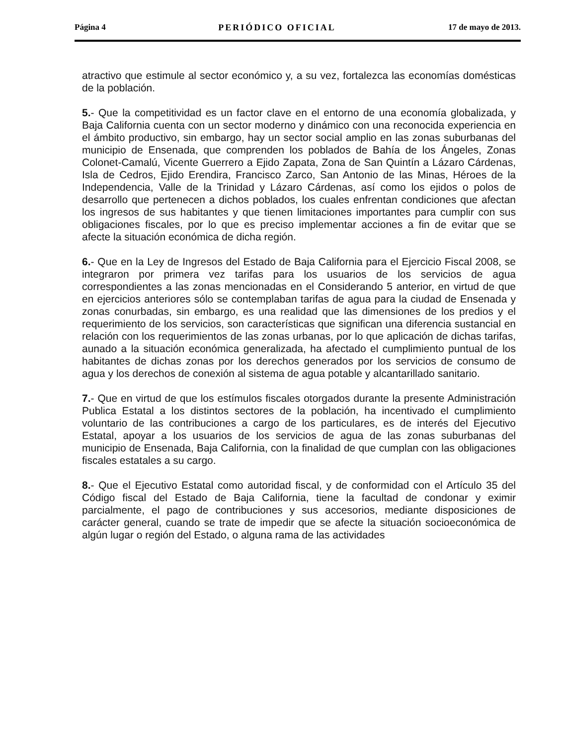Página 4 PERIÓDICO OFICIAL 17 de mayo de 2013.
atractivo que estimule al sector económico y, a su vez, fortalezca las economías domésticas de la población.
5.- Que la competitividad es un factor clave en el entorno de una economía globalizada, y Baja California cuenta con un sector moderno y dinámico con una reconocida experiencia en el ámbito productivo, sin embargo, hay un sector social amplio en las zonas suburbanas del municipio de Ensenada, que comprenden los poblados de Bahía de los Ángeles, Zonas Colonet-Camalú, Vicente Guerrero a Ejido Zapata, Zona de San Quintín a Lázaro Cárdenas, Isla de Cedros, Ejido Erendira, Francisco Zarco, San Antonio de las Minas, Héroes de la Independencia, Valle de la Trinidad y Lázaro Cárdenas, así como los ejidos o polos de desarrollo que pertenecen a dichos poblados, los cuales enfrentan condiciones que afectan los ingresos de sus habitantes y que tienen limitaciones importantes para cumplir con sus obligaciones fiscales, por lo que es preciso implementar acciones a fin de evitar que se afecte la situación económica de dicha región.
6.- Que en la Ley de Ingresos del Estado de Baja California para el Ejercicio Fiscal 2008, se integraron por primera vez tarifas para los usuarios de los servicios de agua correspondientes a las zonas mencionadas en el Considerando 5 anterior, en virtud de que en ejercicios anteriores sólo se contemplaban tarifas de agua para la ciudad de Ensenada y zonas conurbadas, sin embargo, es una realidad que las dimensiones de los predios y el requerimiento de los servicios, son características que significan una diferencia sustancial en relación con los requerimientos de las zonas urbanas, por lo que aplicación de dichas tarifas, aunado a la situación económica generalizada, ha afectado el cumplimiento puntual de los habitantes de dichas zonas por los derechos generados por los servicios de consumo de agua y los derechos de conexión al sistema de agua potable y alcantarillado sanitario.
7.- Que en virtud de que los estímulos fiscales otorgados durante la presente Administración Publica Estatal a los distintos sectores de la población, ha incentivado el cumplimiento voluntario de las contribuciones a cargo de los particulares, es de interés del Ejecutivo Estatal, apoyar a los usuarios de los servicios de agua de las zonas suburbanas del municipio de Ensenada, Baja California, con la finalidad de que cumplan con las obligaciones fiscales estatales a su cargo.
8.- Que el Ejecutivo Estatal como autoridad fiscal, y de conformidad con el Artículo 35 del Código fiscal del Estado de Baja California, tiene la facultad de condonar y eximir parcialmente, el pago de contribuciones y sus accesorios, mediante disposiciones de carácter general, cuando se trate de impedir que se afecte la situación socioeconómica de algún lugar o región del Estado, o alguna rama de las actividades